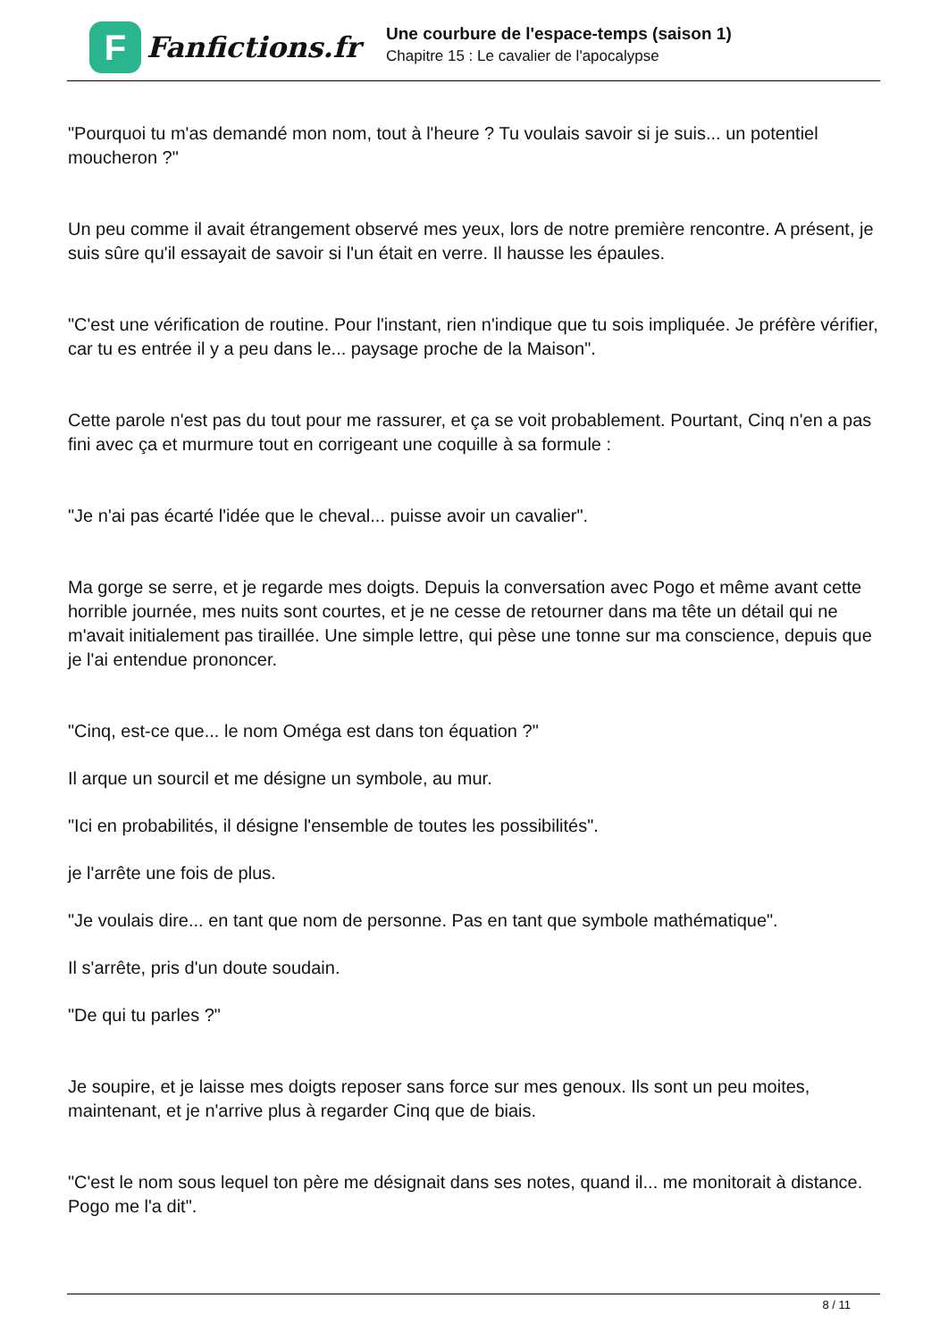F
Fanfictions.fr
Une courbure de l'espace-temps (saison 1)
Chapitre 15 : Le cavalier de l'apocalypse
"Pourquoi tu m'as demandé mon nom, tout à l'heure ? Tu voulais savoir si je suis... un potentiel moucheron ?"
Un peu comme il avait étrangement observé mes yeux, lors de notre première rencontre. A présent, je suis sûre qu'il essayait de savoir si l'un était en verre. Il hausse les épaules.
"C'est une vérification de routine. Pour l'instant, rien n'indique que tu sois impliquée. Je préfère vérifier, car tu es entrée il y a peu dans le... paysage proche de la Maison".
Cette parole n'est pas du tout pour me rassurer, et ça se voit probablement. Pourtant, Cinq n'en a pas fini avec ça et murmure tout en corrigeant une coquille à sa formule :
"Je n'ai pas écarté l'idée que le cheval... puisse avoir un cavalier".
Ma gorge se serre, et je regarde mes doigts. Depuis la conversation avec Pogo et même avant cette horrible journée, mes nuits sont courtes, et je ne cesse de retourner dans ma tête un détail qui ne m'avait initialement pas tiraillée. Une simple lettre, qui pèse une tonne sur ma conscience, depuis que je l'ai entendue prononcer.
"Cinq, est-ce que... le nom Oméga est dans ton équation ?"
Il arque un sourcil et me désigne un symbole, au mur.
"Ici en probabilités, il désigne l'ensemble de toutes les possibilités".
je l'arrête une fois de plus.
"Je voulais dire... en tant que nom de personne. Pas en tant que symbole mathématique".
Il s'arrête, pris d'un doute soudain.
"De qui tu parles ?"
Je soupire, et je laisse mes doigts reposer sans force sur mes genoux. Ils sont un peu moites, maintenant, et je n'arrive plus à regarder Cinq que de biais.
"C'est le nom sous lequel ton père me désignait dans ses notes, quand il... me monitorait à distance. Pogo me l'a dit".
8 / 11